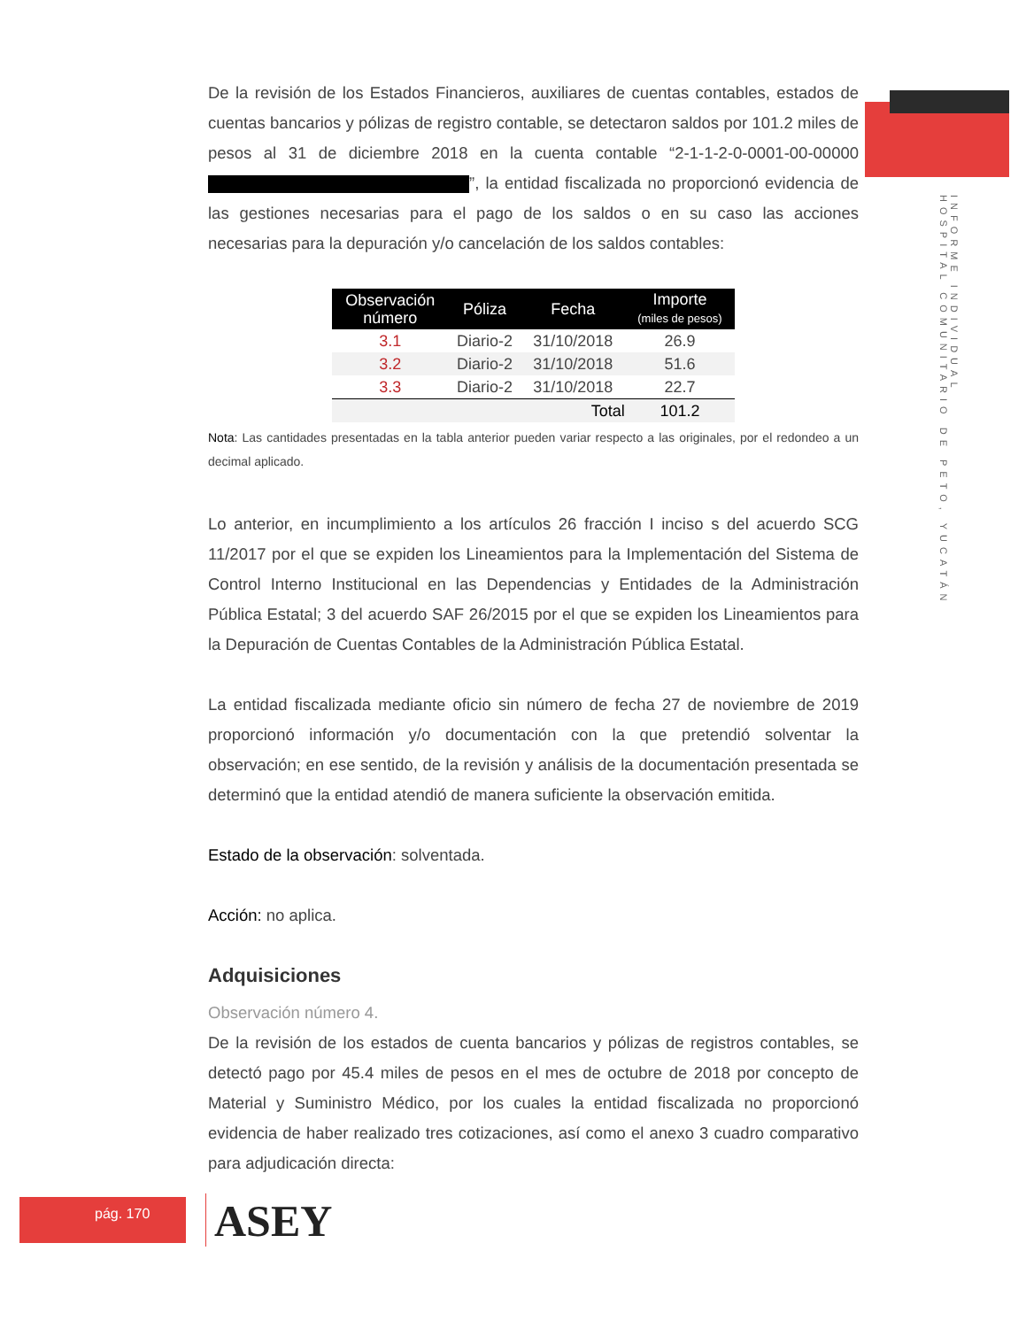INFORME INDIVIDUAL
HOSPITAL COMUNITARIO DE PETO, YUCATÁN
De la revisión de los Estados Financieros, auxiliares de cuentas contables, estados de cuentas bancarios y pólizas de registro contable, se detectaron saldos por 101.2 miles de pesos al 31 de diciembre 2018 en la cuenta contable “2-1-1-2-0-0001-00-00000 ”, la entidad fiscalizada no proporcionó evidencia de las gestiones necesarias para el pago de los saldos o en su caso las acciones necesarias para la depuración y/o cancelación de los saldos contables:
| Observación número | Póliza | Fecha | Importe (miles de pesos) |
| --- | --- | --- | --- |
| 3.1 | Diario-2 | 31/10/2018 | 26.9 |
| 3.2 | Diario-2 | 31/10/2018 | 51.6 |
| 3.3 | Diario-2 | 31/10/2018 | 22.7 |
| | | Total | 101.2 |
Nota: Las cantidades presentadas en la tabla anterior pueden variar respecto a las originales, por el redondeo a un decimal aplicado.
Lo anterior, en incumplimiento a los artículos 26 fracción I inciso s del acuerdo SCG 11/2017 por el que se expiden los Lineamientos para la Implementación del Sistema de Control Interno Institucional en las Dependencias y Entidades de la Administración Pública Estatal; 3 del acuerdo SAF 26/2015 por el que se expiden los Lineamientos para la Depuración de Cuentas Contables de la Administración Pública Estatal.
La entidad fiscalizada mediante oficio sin número de fecha 27 de noviembre de 2019 proporcionó información y/o documentación con la que pretendió solventar la observación; en ese sentido, de la revisión y análisis de la documentación presentada se determinó que la entidad atendió de manera suficiente la observación emitida.
Estado de la observación: solventada.
Acción: no aplica.
Adquisiciones
Observación número 4.
De la revisión de los estados de cuenta bancarios y pólizas de registros contables, se detectó pago por 45.4 miles de pesos en el mes de octubre de 2018 por concepto de Material y Suministro Médico, por los cuales la entidad fiscalizada no proporcionó evidencia de haber realizado tres cotizaciones, así como el anexo 3 cuadro comparativo para adjudicación directa:
pág. 170 ASEY